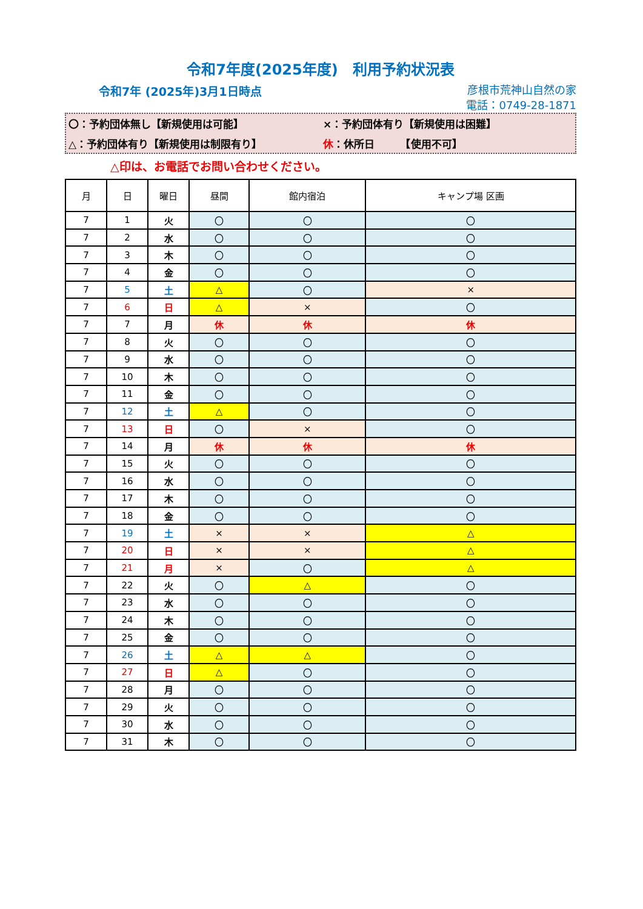令和7年度(2025年度)　利用予約状況表
令和7年 (2025年)3月1日時点
彦根市荒神山自然の家
電話：0749-28-1871
〇：予約団体無し【新規使用は可能】
×：予約団体有り【新規使用は困難】
△：予約団体有り【新規使用は制限有り】
休：休所日　　　【使用不可】
△印は、お電話でお問い合わせください。
| 月 | 日 | 曜日 | 昼間 | 館内宿泊 | キャンプ場 区画 |
| --- | --- | --- | --- | --- | --- |
| 7 | 1 | 火 | 〇 | 〇 | 〇 |
| 7 | 2 | 水 | 〇 | 〇 | 〇 |
| 7 | 3 | 木 | 〇 | 〇 | 〇 |
| 7 | 4 | 金 | 〇 | 〇 | 〇 |
| 7 | 5 | 土 | △ | 〇 | × |
| 7 | 6 | 日 | △ | × | 〇 |
| 7 | 7 | 月 | 休 | 休 | 休 |
| 7 | 8 | 火 | 〇 | 〇 | 〇 |
| 7 | 9 | 水 | 〇 | 〇 | 〇 |
| 7 | 10 | 木 | 〇 | 〇 | 〇 |
| 7 | 11 | 金 | 〇 | 〇 | 〇 |
| 7 | 12 | 土 | △ | 〇 | 〇 |
| 7 | 13 | 日 | 〇 | × | 〇 |
| 7 | 14 | 月 | 休 | 休 | 休 |
| 7 | 15 | 火 | 〇 | 〇 | 〇 |
| 7 | 16 | 水 | 〇 | 〇 | 〇 |
| 7 | 17 | 木 | 〇 | 〇 | 〇 |
| 7 | 18 | 金 | 〇 | 〇 | 〇 |
| 7 | 19 | 土 | × | × | △ |
| 7 | 20 | 日 | × | × | △ |
| 7 | 21 | 月 | × | 〇 | △ |
| 7 | 22 | 火 | 〇 | △ | 〇 |
| 7 | 23 | 水 | 〇 | 〇 | 〇 |
| 7 | 24 | 木 | 〇 | 〇 | 〇 |
| 7 | 25 | 金 | 〇 | 〇 | 〇 |
| 7 | 26 | 土 | △ | △ | 〇 |
| 7 | 27 | 日 | △ | 〇 | 〇 |
| 7 | 28 | 月 | 〇 | 〇 | 〇 |
| 7 | 29 | 火 | 〇 | 〇 | 〇 |
| 7 | 30 | 水 | 〇 | 〇 | 〇 |
| 7 | 31 | 木 | 〇 | 〇 | 〇 |